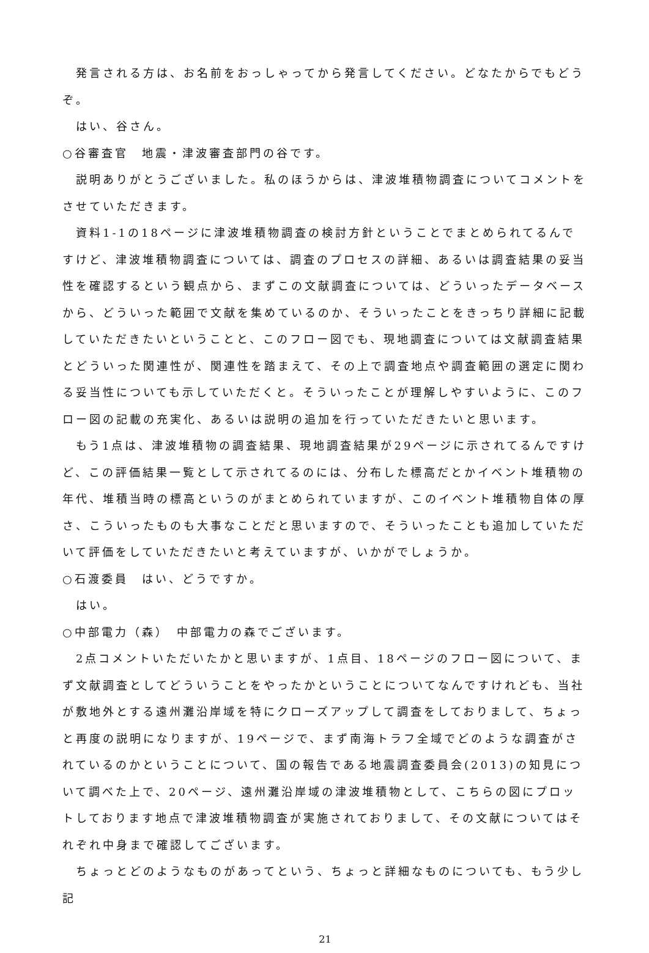発言される方は、お名前をおっしゃってから発言してください。どなたからでもどうぞ。
はい、谷さん。
○谷審査官　地震・津波審査部門の谷です。
説明ありがとうございました。私のほうからは、津波堆積物調査についてコメントをさせていただきます。
資料1-1の18ページに津波堆積物調査の検討方針ということでまとめられてるんですけど、津波堆積物調査については、調査のプロセスの詳細、あるいは調査結果の妥当性を確認するという観点から、まずこの文献調査については、どういったデータベースから、どういった範囲で文献を集めているのか、そういったことをきっちり詳細に記載していただきたいということと、このフロー図でも、現地調査については文献調査結果とどういった関連性が、関連性を踏まえて、その上で調査地点や調査範囲の選定に関わる妥当性についても示していただくと。そういったことが理解しやすいように、このフロー図の記載の充実化、あるいは説明の追加を行っていただきたいと思います。
もう1点は、津波堆積物の調査結果、現地調査結果が29ページに示されてるんですけど、この評価結果一覧として示されてるのには、分布した標高だとかイベント堆積物の年代、堆積当時の標高というのがまとめられていますが、このイベント堆積物自体の厚さ、こういったものも大事なことだと思いますので、そういったことも追加していただいて評価をしていただきたいと考えていますが、いかがでしょうか。
○石渡委員　はい、どうですか。
はい。
○中部電力（森）　中部電力の森でございます。
2点コメントいただいたかと思いますが、1点目、18ページのフロー図について、まず文献調査としてどういうことをやったかということについてなんですけれども、当社が敷地外とする遠州灘沿岸域を特にクローズアップして調査をしておりまして、ちょっと再度の説明になりますが、19ページで、まず南海トラフ全域でどのような調査がされているのかということについて、国の報告である地震調査委員会(2013)の知見について調べた上で、20ページ、遠州灘沿岸域の津波堆積物として、こちらの図にプロットしております地点で津波堆積物調査が実施されておりまして、その文献についてはそれぞれ中身まで確認してございます。
ちょっとどのようなものがあってという、ちょっと詳細なものについても、もう少し記
21